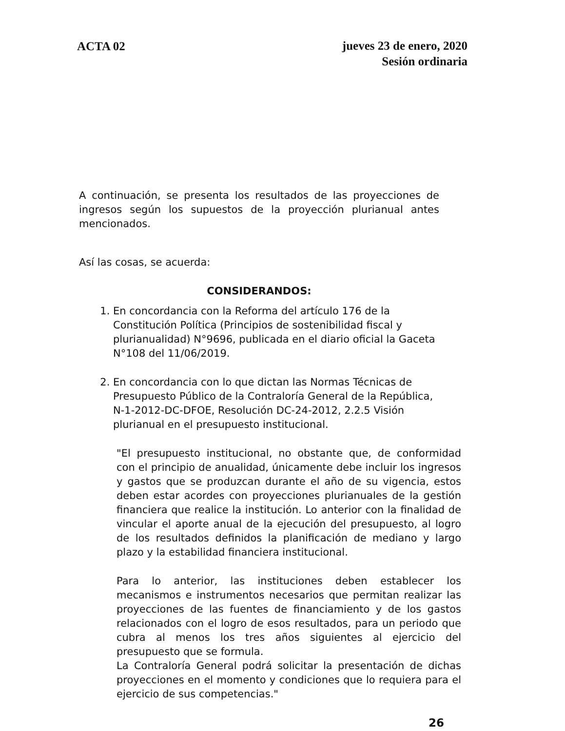ACTA 02
jueves 23 de enero, 2020
Sesión ordinaria
A continuación, se presenta los resultados de las proyecciones de ingresos según los supuestos de la proyección plurianual antes mencionados.
Así las cosas, se acuerda:
CONSIDERANDOS:
1. En concordancia con la Reforma del artículo 176 de la Constitución Política (Principios de sostenibilidad fiscal y plurianualidad) N°9696, publicada en el diario oficial la Gaceta N°108 del 11/06/2019.
2. En concordancia con lo que dictan las Normas Técnicas de Presupuesto Público de la Contraloría General de la República, N-1-2012-DC-DFOE, Resolución DC-24-2012, 2.2.5 Visión plurianual en el presupuesto institucional.
"El presupuesto institucional, no obstante que, de conformidad con el principio de anualidad, únicamente debe incluir los ingresos y gastos que se produzcan durante el año de su vigencia, estos deben estar acordes con proyecciones plurianuales de la gestión financiera que realice la institución. Lo anterior con la finalidad de vincular el aporte anual de la ejecución del presupuesto, al logro de los resultados definidos la planificación de mediano y largo plazo y la estabilidad financiera institucional.
Para lo anterior, las instituciones deben establecer los mecanismos e instrumentos necesarios que permitan realizar las proyecciones de las fuentes de financiamiento y de los gastos relacionados con el logro de esos resultados, para un periodo que cubra al menos los tres años siguientes al ejercicio del presupuesto que se formula.
La Contraloría General podrá solicitar la presentación de dichas proyecciones en el momento y condiciones que lo requiera para el ejercicio de sus competencias."
26